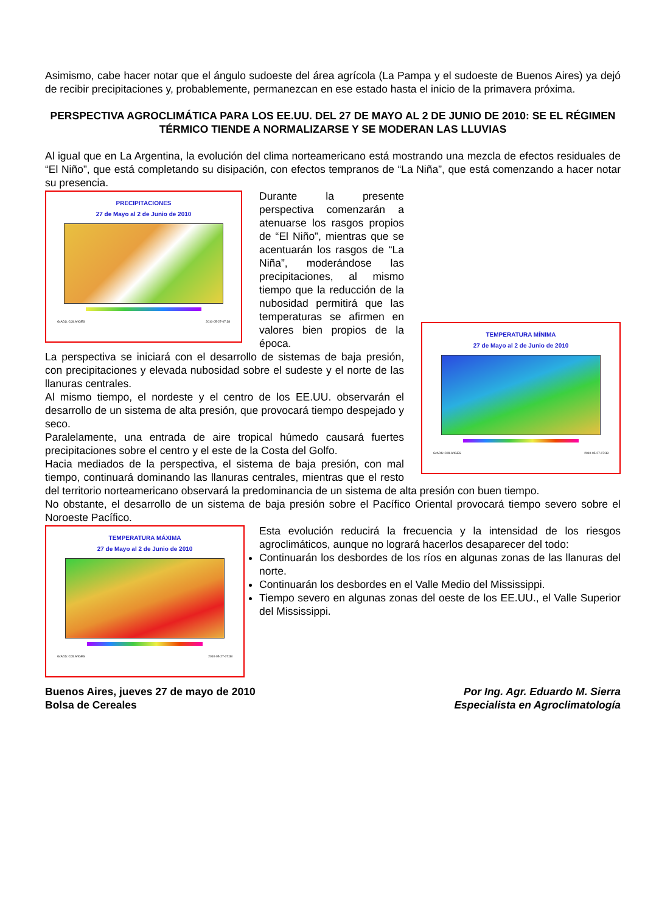Asimismo, cabe hacer notar que el ángulo sudoeste del área agrícola (La Pampa y el sudoeste de Buenos Aires) ya dejó de recibir precipitaciones y, probablemente, permanezcan en ese estado hasta el inicio de la primavera próxima.
PERSPECTIVA AGROCLIMÁTICA PARA LOS EE.UU. DEL 27 DE MAYO AL 2 DE JUNIO DE 2010: SE EL RÉGIMEN TÉRMICO TIENDE A NORMALIZARSE Y SE MODERAN LAS LLUVIAS
Al igual que en La Argentina, la evolución del clima norteamericano está mostrando una mezcla de efectos residuales de “El Niño”, que está completando su disipación, con efectos tempranos de “La Niña”, que está comenzando a hacer notar su presencia.
PRECIPITACIONES
27 de Mayo al 2 de Junio de 2010
GrADS: COLA/IGES 2010-05-27-07:38
TEMPERATURA MÍNIMA
27 de Mayo al 2 de Junio de 2010
GrADS: COLA/IGES 2010-05-27-07:38
Durante la presente perspectiva comenzarán a atenuarse los rasgos propios de “El Niño”, mientras que se acentuarán los rasgos de “La Niña”, moderándose las precipitaciones, al mismo tiempo que la reducción de la nubosidad permitirá que las temperaturas se afirmen en valores bien propios de la época.
La perspectiva se iniciará con el desarrollo de sistemas de baja presión, con precipitaciones y elevada nubosidad sobre el sudeste y el norte de las llanuras centrales.
Al mismo tiempo, el nordeste y el centro de los EE.UU. observarán el desarrollo de un sistema de alta presión, que provocará tiempo despejado y seco.
Paralelamente, una entrada de aire tropical húmedo causará fuertes precipitaciones sobre el centro y el este de la Costa del Golfo.
Hacia mediados de la perspectiva, el sistema de baja presión, con mal tiempo, continuará dominando las llanuras centrales, mientras que el resto del territorio norteamericano observará la predominancia de un sistema de alta presión con buen tiempo.
No obstante, el desarrollo de un sistema de baja presión sobre el Pacífico Oriental provocará tiempo severo sobre el Noroeste Pacífico.
TEMPERATURA MÁXIMA
27 de Mayo al 2 de Junio de 2010
GrADS: COLA/IGES 2010-05-27-07:38
Esta evolución reducirá la frecuencia y la intensidad de los riesgos agroclimáticos, aunque no logrará hacerlos desaparecer del todo:
Continuarán los desbordes de los ríos en algunas zonas de las llanuras del norte.
Continuarán los desbordes en el Valle Medio del Mississippi.
Tiempo severo en algunas zonas del oeste de los EE.UU., el Valle Superior del Mississippi.
Buenos Aires, jueves 27 de mayo de 2010
Bolsa de Cereales
Por Ing. Agr. Eduardo M. Sierra
Especialista en Agroclimatología